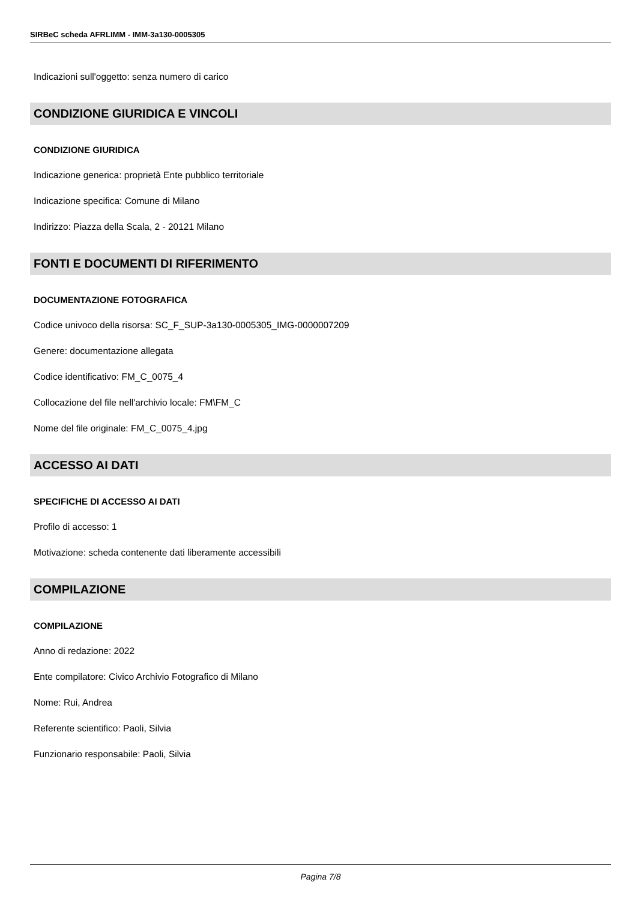SIRBeC scheda AFRLIMM - IMM-3a130-0005305
Indicazioni sull'oggetto: senza numero di carico
CONDIZIONE GIURIDICA E VINCOLI
CONDIZIONE GIURIDICA
Indicazione generica: proprietà Ente pubblico territoriale
Indicazione specifica: Comune di Milano
Indirizzo: Piazza della Scala, 2 - 20121 Milano
FONTI E DOCUMENTI DI RIFERIMENTO
DOCUMENTAZIONE FOTOGRAFICA
Codice univoco della risorsa: SC_F_SUP-3a130-0005305_IMG-0000007209
Genere: documentazione allegata
Codice identificativo: FM_C_0075_4
Collocazione del file nell'archivio locale: FM\FM_C
Nome del file originale: FM_C_0075_4.jpg
ACCESSO AI DATI
SPECIFICHE DI ACCESSO AI DATI
Profilo di accesso: 1
Motivazione: scheda contenente dati liberamente accessibili
COMPILAZIONE
COMPILAZIONE
Anno di redazione: 2022
Ente compilatore: Civico Archivio Fotografico di Milano
Nome: Rui, Andrea
Referente scientifico: Paoli, Silvia
Funzionario responsabile: Paoli, Silvia
Pagina 7/8